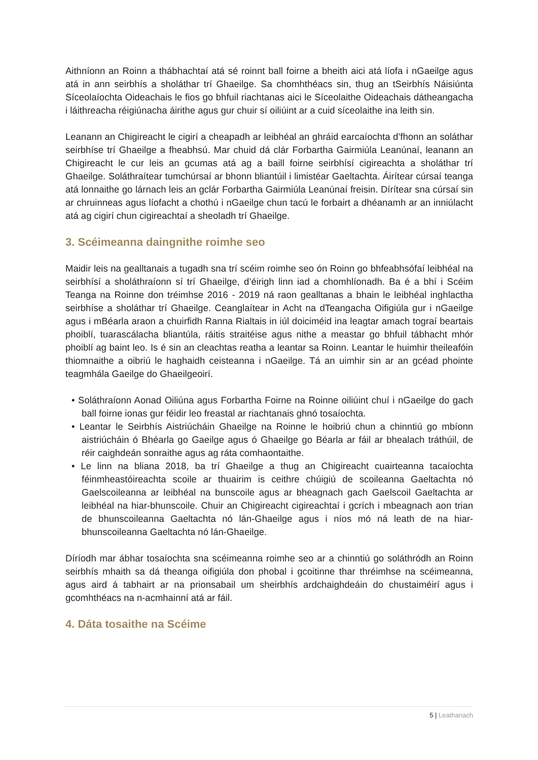Aithníonn an Roinn a thábhachtaí atá sé roinnt ball foirne a bheith aici atá líofa i nGaeilge agus atá in ann seirbhís a sholáthar trí Ghaeilge. Sa chomhthéacs sin, thug an tSeirbhís Náisiúnta Síceolaíochta Oideachais le fios go bhfuil riachtanas aici le Síceolaithe Oideachais dátheangacha i láithreacha réigiúnacha áirithe agus gur chuir sí oiliúint ar a cuid síceolaithe ina leith sin.
Leanann an Chigireacht le cigirí a cheapadh ar leibhéal an ghráid earcaíochta d’fhonn an soláthar seirbhíse trí Ghaeilge a fheabhsú. Mar chuid dá clár Forbartha Gairmiúla Leanúnaí, leanann an Chigireacht le cur leis an gcumas atá ag a baill foirne seirbhísí cigireachta a sholáthar trí Ghaeilge. Soláthraítear tumchúrsaí ar bhonn bliantúil i limistéar Gaeltachta. Áirítear cúrsaí teanga atá lonnaithe go lárnach leis an gclár Forbartha Gairmiúla Leanúnaí freisin. Dírítear sna cúrsaí sin ar chruinneas agus líofacht a chothú i nGaeilge chun tacú le forbairt a dhéanamh ar an inniúlacht atá ag cigirí chun cigireachtaí a sheoladh trí Ghaeilge.
3. Scéimeanna daingnithe roimhe seo
Maidir leis na gealltanais a tugadh sna trí scéim roimhe seo ón Roinn go bhfeabhsófaí leibhéal na seirbhísí a sholáthraíonn sí trí Ghaeilge, d’éirigh linn iad a chomhlíonadh. Ba é a bhí i Scéim Teanga na Roinne don tréimhse 2016 - 2019 ná raon gealltanas a bhain le leibhéal inghlactha seirbhíse a sholáthar trí Ghaeilge. Ceanglaítear in Acht na dTeangacha Oifigiúla gur i nGaeilge agus i mBéarla araon a chuirfidh Ranna Rialtais in iúl doiciméid ina leagtar amach tograí beartais phoiblí, tuarascálacha bliantúla, ráitis straitéise agus nithe a meastar go bhfuil tábhacht mhór phoiblí ag baint leo. Is é sin an cleachtas reatha a leantar sa Roinn. Leantar le huimhir theileafóin thiomnaithe a oibriú le haghaidh ceisteanna i nGaeilge. Tá an uimhir sin ar an gcéad phointe teagmhála Gaeilge do Ghaeilgeoirí.
• Soláthraíonn Aonad Oiliúna agus Forbartha Foirne na Roinne oiliúint chuí i nGaeilge do gach ball foirne ionas gur féidir leo freastal ar riachtanais ghnó tosaíochta.
• Leantar le Seirbhís Aistriúcháin Ghaeilge na Roinne le hoibriú chun a chinntiú go mbíonn aistriúcháin ó Bhéarla go Gaeilge agus ó Ghaeilge go Béarla ar fáil ar bhealach tráthúil, de réir caighdeán sonraithe agus ag ráta comhaontaithe.
• Le linn na bliana 2018, ba trí Ghaeilge a thug an Chigireacht cuairteanna tacaíochta féinmheastóireachta scoile ar thuairim is ceithre chúigiú de scoileanna Gaeltachta nó Gaelscoileanna ar leibhéal na bunscoile agus ar bheagnach gach Gaelscoil Gaeltachta ar leibhéal na hiar-bhunscoile. Chuir an Chigireacht cigireachtaí i gcrích i mbeagnach aon trian de bhunscoileanna Gaeltachta nó lán-Ghaeilge agus i níos mó ná leath de na hiar-bhunscoileanna Gaeltachta nó lán-Ghaeilge.
Díríodh mar ábhar tosaíochta sna scéimeanna roimhe seo ar a chinntiú go soláthródh an Roinn seirbhís mhaith sa dá theanga oifigiúla don phobal i gcoitinne thar thréimhse na scéimeanna, agus aird á tabhairt ar na prionsabail um sheirbhís ardchaighdeáin do chustaiméirí agus i gcomhthéacs na n-acmhainní atá ar fáil.
4. Dáta tosaithe na Scéime
5 | Leathanach